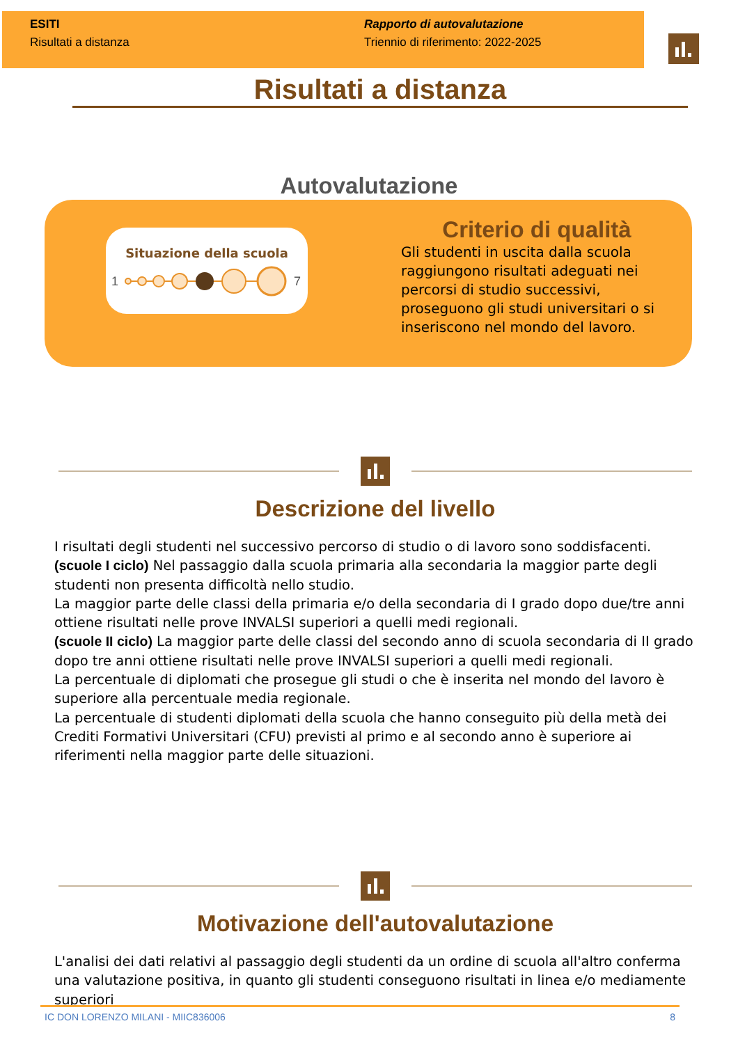ESITI
Risultati a distanza
Rapporto di autovalutazione
Triennio di riferimento: 2022-2025
Risultati a distanza
Autovalutazione
Situazione della scuola
1
7
Criterio di qualità
Gli studenti in uscita dalla scuola raggiungono risultati adeguati nei percorsi di studio successivi, proseguono gli studi universitari o si inseriscono nel mondo del lavoro.
Descrizione del livello
I risultati degli studenti nel successivo percorso di studio o di lavoro sono soddisfacenti.
(scuole I ciclo) Nel passaggio dalla scuola primaria alla secondaria la maggior parte degli studenti non presenta difficoltà nello studio.
La maggior parte delle classi della primaria e/o della secondaria di I grado dopo due/tre anni ottiene risultati nelle prove INVALSI superiori a quelli medi regionali.
(scuole II ciclo) La maggior parte delle classi del secondo anno di scuola secondaria di II grado dopo tre anni ottiene risultati nelle prove INVALSI superiori a quelli medi regionali.
La percentuale di diplomati che prosegue gli studi o che è inserita nel mondo del lavoro è superiore alla percentuale media regionale.
La percentuale di studenti diplomati della scuola che hanno conseguito più della metà dei Crediti Formativi Universitari (CFU) previsti al primo e al secondo anno è superiore ai riferimenti nella maggior parte delle situazioni.
Motivazione dell'autovalutazione
L'analisi dei dati relativi al passaggio degli studenti da un ordine di scuola all'altro conferma una valutazione positiva, in quanto gli studenti conseguono risultati in linea e/o mediamente superiori
IC DON LORENZO MILANI - MIIC836006 8